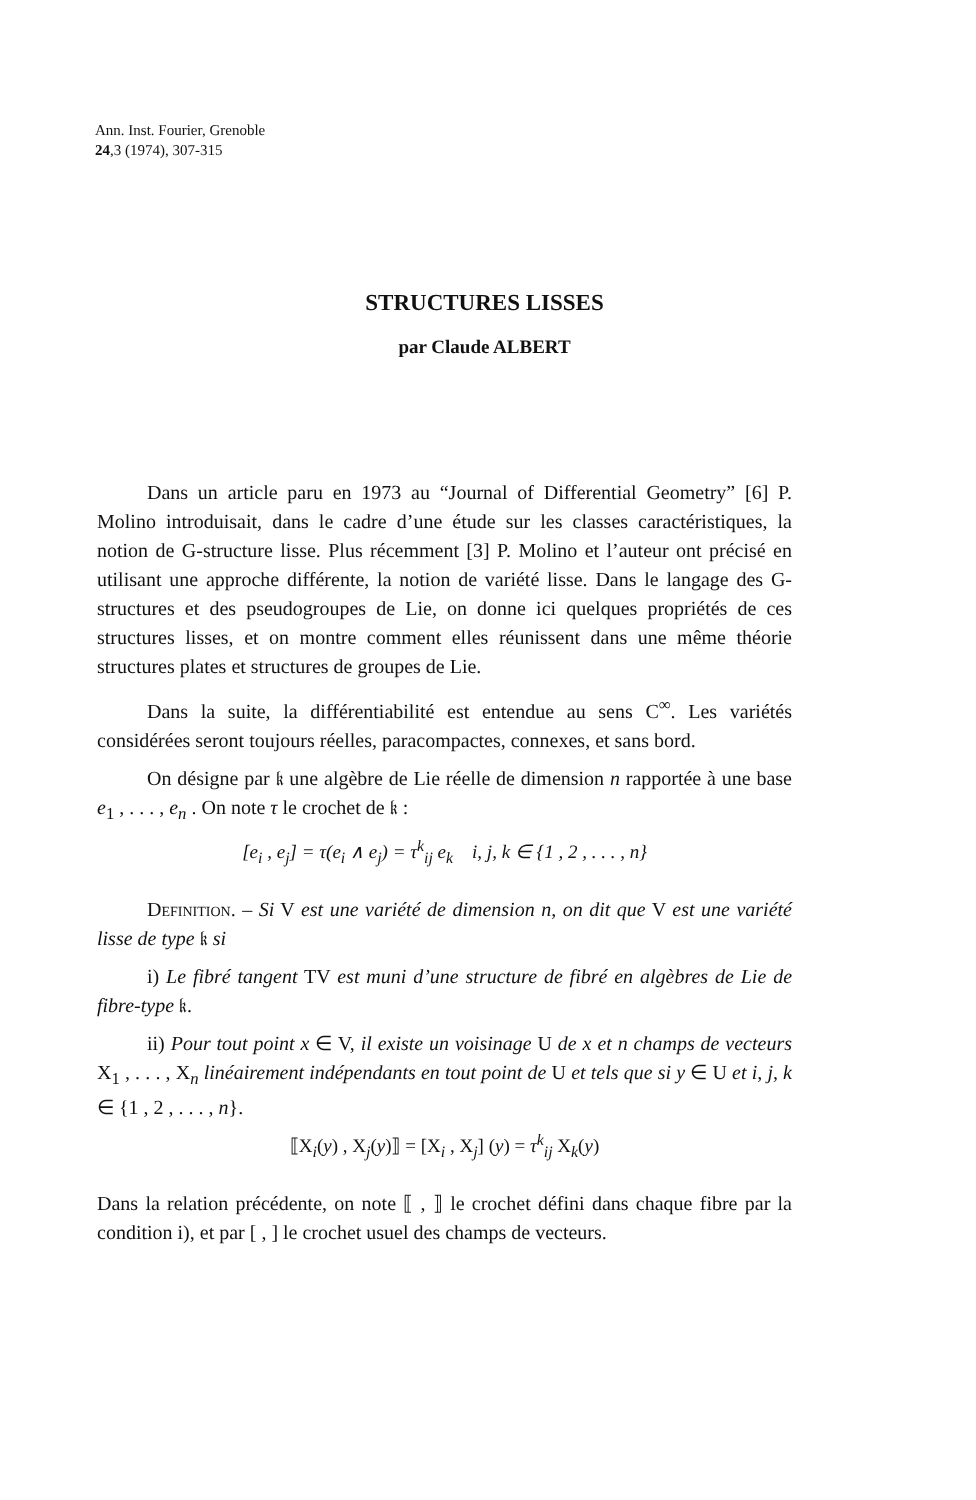Ann. Inst. Fourier, Grenoble
24,3 (1974), 307-315
STRUCTURES LISSES
par Claude ALBERT
Dans un article paru en 1973 au “Journal of Differential Geometry” [6] P. Molino introduisait, dans le cadre d’une étude sur les classes caractéristiques, la notion de G-structure lisse. Plus récemment [3] P. Molino et l’auteur ont précisé en utilisant une approche différente, la notion de variété lisse. Dans le langage des G-structures et des pseudogroupes de Lie, on donne ici quelques propriétés de ces structures lisses, et on montre comment elles réunissent dans une même théorie structures plates et structures de groupes de Lie.
Dans la suite, la différentiabilité est entendue au sens C<sup>∞</sup>. Les variétés considérées seront toujours réelles, paracompactes, connexes, et sans bord.
On désigne par 𝔨 une algèbre de Lie réelle de dimension n rapportée à une base e<sub>1</sub> , . . . , e<sub>n</sub> . On note τ le crochet de 𝔨 :
[e<sub>i</sub> , e<sub>j</sub>] = τ(e<sub>i</sub> ∧ e<sub>j</sub>) = τ<sup>k</sup><sub>ij</sub> e<sub>k</sub> i, j, k ∈ {1 , 2 , . . . , n}
Definition. – Si V est une variété de dimension n, on dit que V est une variété lisse de type 𝔨 si
i) Le fibré tangent TV est muni d’une structure de fibré en algèbres de Lie de fibre-type 𝔨.
ii) Pour tout point x ∈ V, il existe un voisinage U de x et n champs de vecteurs X<sub>1</sub> , . . . , X<sub>n</sub> linéairement indépendants en tout point de U et tels que si y ∈ U et i, j, k ∈ {1 , 2 , . . . , n}.
⟦X<sub>i</sub>(y) , X<sub>j</sub>(y)⟧ = [X<sub>i</sub> , X<sub>j</sub>] (y) = τ<sup>k</sup><sub>ij</sub> X<sub>k</sub>(y)
Dans la relation précédente, on note ⟦ , ⟧ le crochet défini dans chaque fibre par la condition i), et par [ , ] le crochet usuel des champs de vecteurs.